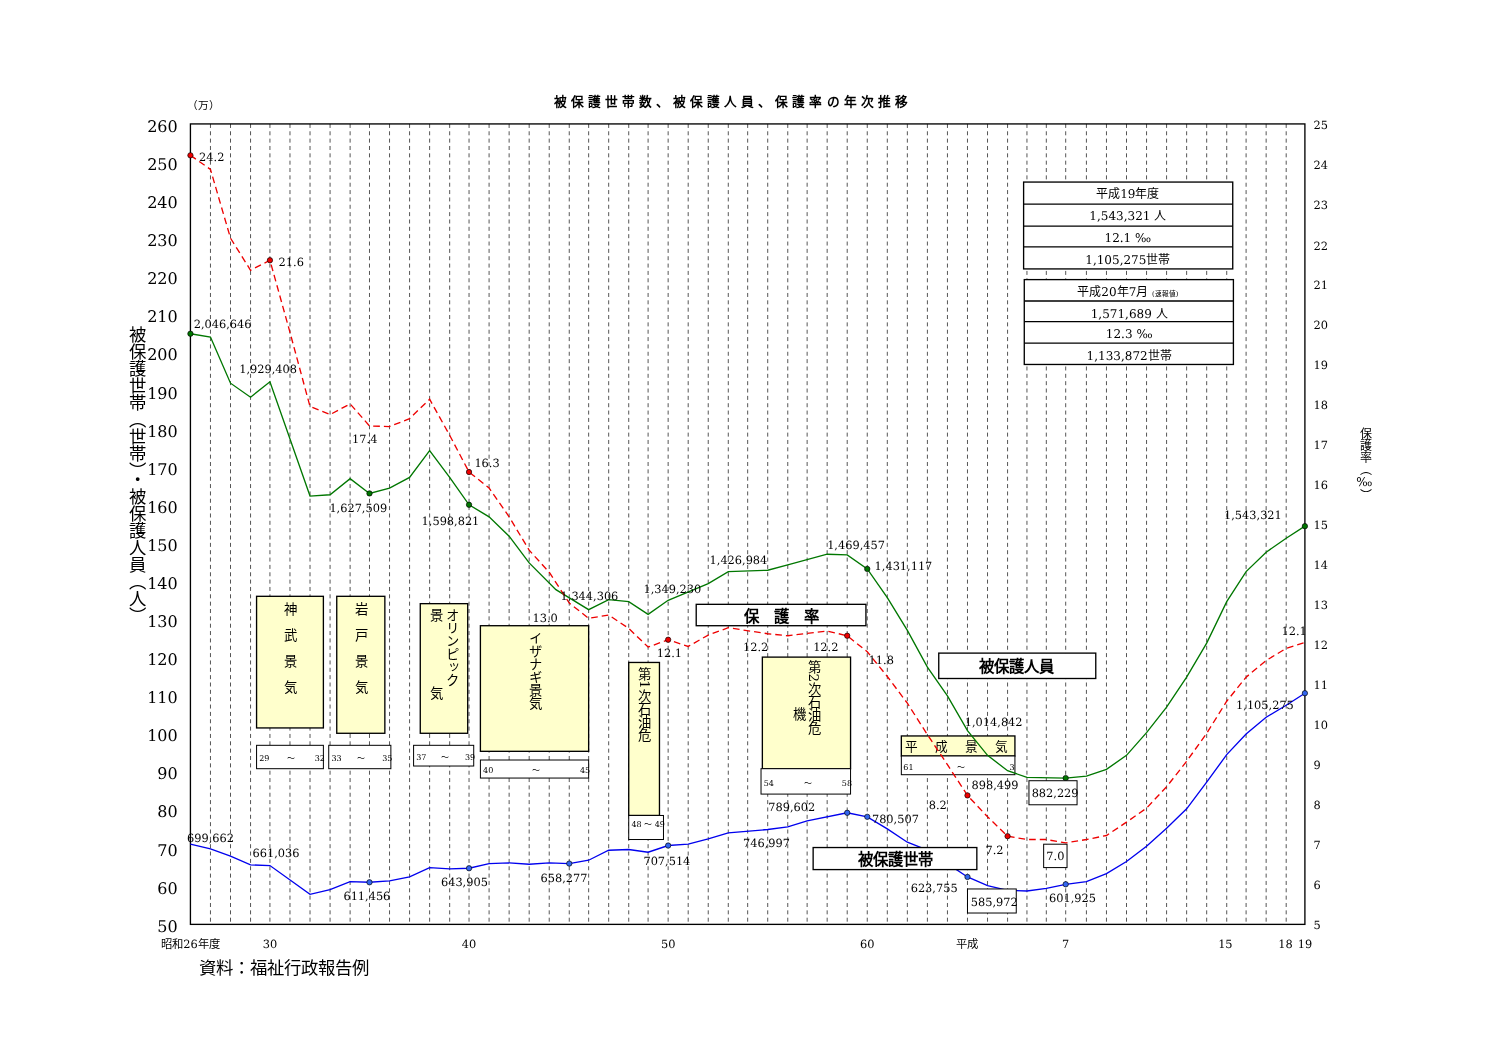被保護世帯数、被保護人員、保護率の年次推移
（万）
260
250
240
230
220
210
200
190
180
170
160
150
140
130
120
110
100
90
80
70
60
50
被保護世帯（世帯）・被保護人員（人）
25
24
23
22
21
20
19
18
17
16
15
14
13
12
11
10
9
8
7
6
5
保護率（‰）
昭和26年度
30
40
50
60
平成
7
15
18
19
資料：福祉行政報告例
神　武　景　気
岩　戸　景　気
オリンピック
景　　　　　気
イザナギ景気
第1次石油危
第2次石油危
機
29
～
32
33
～
35
37
～
39
40
～
45
48 ～ 49
54
～
58
61
～
3
平　 成　 景　 気
24.2
21.6
17.4
16.3
13.0
12.1
12.2
12.2
11.8
8.2
7.2
12.1
2,046,646
1,929,408
1,627,509
1,598,821
1,344,306
1,349,230
1,426,984
1,469,457
1,431,117
1,014,842
898,499
1,543,321
699,662
661,036
611,456
643,905
658,277
707,514
746,997
789,602
780,507
623,755
601,925
1,105,275
882,229
7.0
585,972
保　護　率
被保護人員
被保護世帯
平成19年度
1,543,321 人
12.1 ‰
1,105,275世帯
平成20年7月 (速報値)
1,571,689 人
12.3 ‰
1,133,872世帯